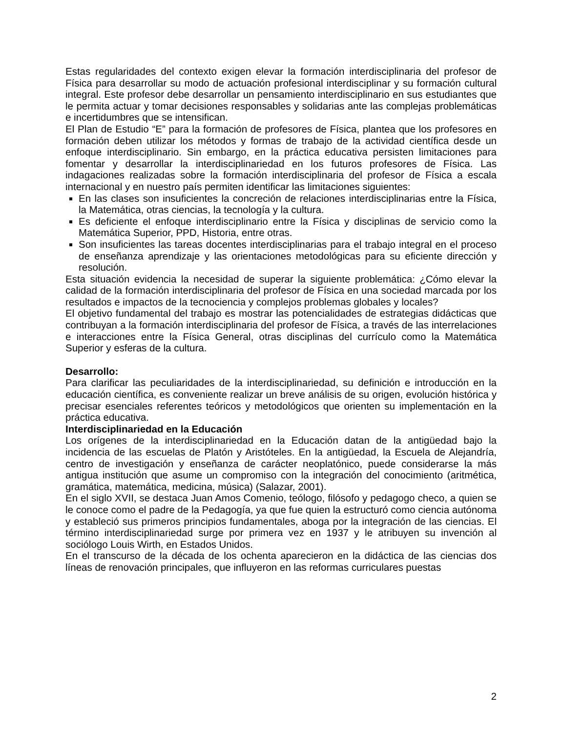Estas regularidades del contexto exigen elevar la formación interdisciplinaria del profesor de Física para desarrollar su modo de actuación profesional interdisciplinar y su formación cultural integral. Este profesor debe desarrollar un pensamiento interdisciplinario en sus estudiantes que le permita actuar y tomar decisiones responsables y solidarias ante las complejas problemáticas e incertidumbres que se intensifican.
El Plan de Estudio “E” para la formación de profesores de Física, plantea que los profesores en formación deben utilizar los métodos y formas de trabajo de la actividad científica desde un enfoque interdisciplinario. Sin embargo, en la práctica educativa persisten limitaciones para fomentar y desarrollar la interdisciplinariedad en los futuros profesores de Física. Las indagaciones realizadas sobre la formación interdisciplinaria del profesor de Física a escala internacional y en nuestro país permiten identificar las limitaciones siguientes:
En las clases son insuficientes la concreción de relaciones interdisciplinarias entre la Física, la Matemática, otras ciencias, la tecnología y la cultura.
Es deficiente el enfoque interdisciplinario entre la Física y disciplinas de servicio como la Matemática Superior, PPD, Historia, entre otras.
Son insuficientes las tareas docentes interdisciplinarias para el trabajo integral en el proceso de enseñanza aprendizaje y las orientaciones metodológicas para su eficiente dirección y resolución.
Esta situación evidencia la necesidad de superar la siguiente problemática: ¿Cómo elevar la calidad de la formación interdisciplinaria del profesor de Física en una sociedad marcada por los resultados e impactos de la tecnociencia y complejos problemas globales y locales?
El objetivo fundamental del trabajo es mostrar las potencialidades de estrategias didácticas que contribuyan a la formación interdisciplinaria del profesor de Física, a través de las interrelaciones e interacciones entre la Física General, otras disciplinas del currículo como la Matemática Superior y esferas de la cultura.
Desarrollo:
Para clarificar las peculiaridades de la interdisciplinariedad, su definición e introducción en la educación científica, es conveniente realizar un breve análisis de su origen, evolución histórica y precisar esenciales referentes teóricos y metodológicos que orienten su implementación en la práctica educativa.
Interdisciplinariedad en la Educación
Los orígenes de la interdisciplinariedad en la Educación datan de la antigüedad bajo la incidencia de las escuelas de Platón y Aristóteles. En la antigüedad, la Escuela de Alejandría, centro de investigación y enseñanza de carácter neoplatónico, puede considerarse la más antigua institución que asume un compromiso con la integración del conocimiento (aritmética, gramática, matemática, medicina, música) (Salazar, 2001).
En el siglo XVII, se destaca Juan Amos Comenio, teólogo, filósofo y pedagogo checo, a quien se le conoce como el padre de la Pedagogía, ya que fue quien la estructuró como ciencia autónoma y estableció sus primeros principios fundamentales, aboga por la integración de las ciencias. El término interdisciplinariedad surge por primera vez en 1937 y le atribuyen su invención al sociólogo Louis Wirth, en Estados Unidos.
En el transcurso de la década de los ochenta aparecieron en la didáctica de las ciencias dos líneas de renovación principales, que influyeron en las reformas curriculares puestas
2